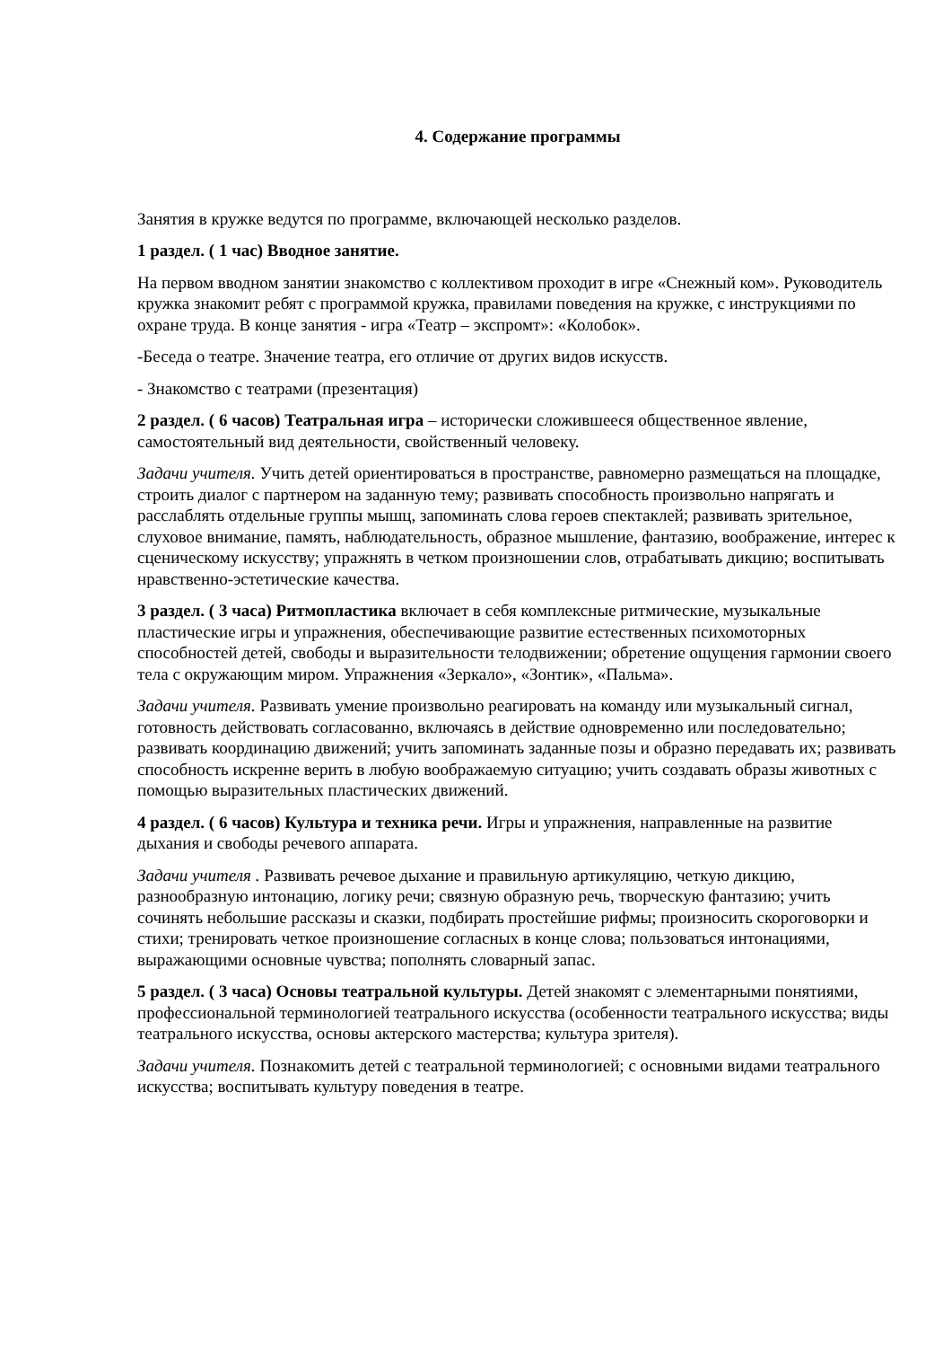4. Содержание программы
Занятия в кружке ведутся по программе, включающей несколько разделов.
1 раздел. ( 1 час) Вводное занятие.
На первом вводном занятии знакомство с коллективом проходит в игре «Снежный ком». Руководитель кружка знакомит ребят с программой кружка, правилами поведения на кружке, с инструкциями по охране труда. В конце занятия - игра «Театр – экспромт»: «Колобок».
-Беседа о театре. Значение театра, его отличие от других видов искусств.
- Знакомство с театрами (презентация)
2 раздел. ( 6 часов) Театральная игра – исторически сложившееся общественное явление, самостоятельный вид деятельности, свойственный человеку.
Задачи учителя. Учить детей ориентироваться в пространстве, равномерно размещаться на площадке, строить диалог с партнером на заданную тему; развивать способность произвольно напрягать и расслаблять отдельные группы мышц, запоминать слова героев спектаклей; развивать зрительное, слуховое внимание, память, наблюдательность, образное мышление, фантазию, воображение, интерес к сценическому искусству; упражнять в четком произношении слов, отрабатывать дикцию; воспитывать нравственно-эстетические качества.
3 раздел. ( 3 часа) Ритмопластика включает в себя комплексные ритмические, музыкальные пластические игры и упражнения, обеспечивающие развитие естественных психомоторных способностей детей, свободы и выразительности телодвижении; обретение ощущения гармонии своего тела с окружающим миром. Упражнения «Зеркало», «Зонтик», «Пальма».
Задачи учителя. Развивать умение произвольно реагировать на команду или музыкальный сигнал, готовность действовать согласованно, включаясь в действие одновременно или последовательно; развивать координацию движений; учить запоминать заданные позы и образно передавать их; развивать способность искренне верить в любую воображаемую ситуацию; учить создавать образы животных с помощью выразительных пластических движений.
4 раздел. ( 6 часов) Культура и техника речи. Игры и упражнения, направленные на развитие дыхания и свободы речевого аппарата.
Задачи учителя . Развивать речевое дыхание и правильную артикуляцию, четкую дикцию, разнообразную интонацию, логику речи; связную образную речь, творческую фантазию; учить сочинять небольшие рассказы и сказки, подбирать простейшие рифмы; произносить скороговорки и стихи; тренировать четкое произношение согласных в конце слова; пользоваться интонациями, выражающими основные чувства; пополнять словарный запас.
5 раздел. ( 3 часа) Основы театральной культуры. Детей знакомят с элементарными понятиями, профессиональной терминологией театрального искусства (особенности театрального искусства; виды театрального искусства, основы актерского мастерства; культура зрителя).
Задачи учителя. Познакомить детей с театральной терминологией; с основными видами театрального искусства; воспитывать культуру поведения в театре.